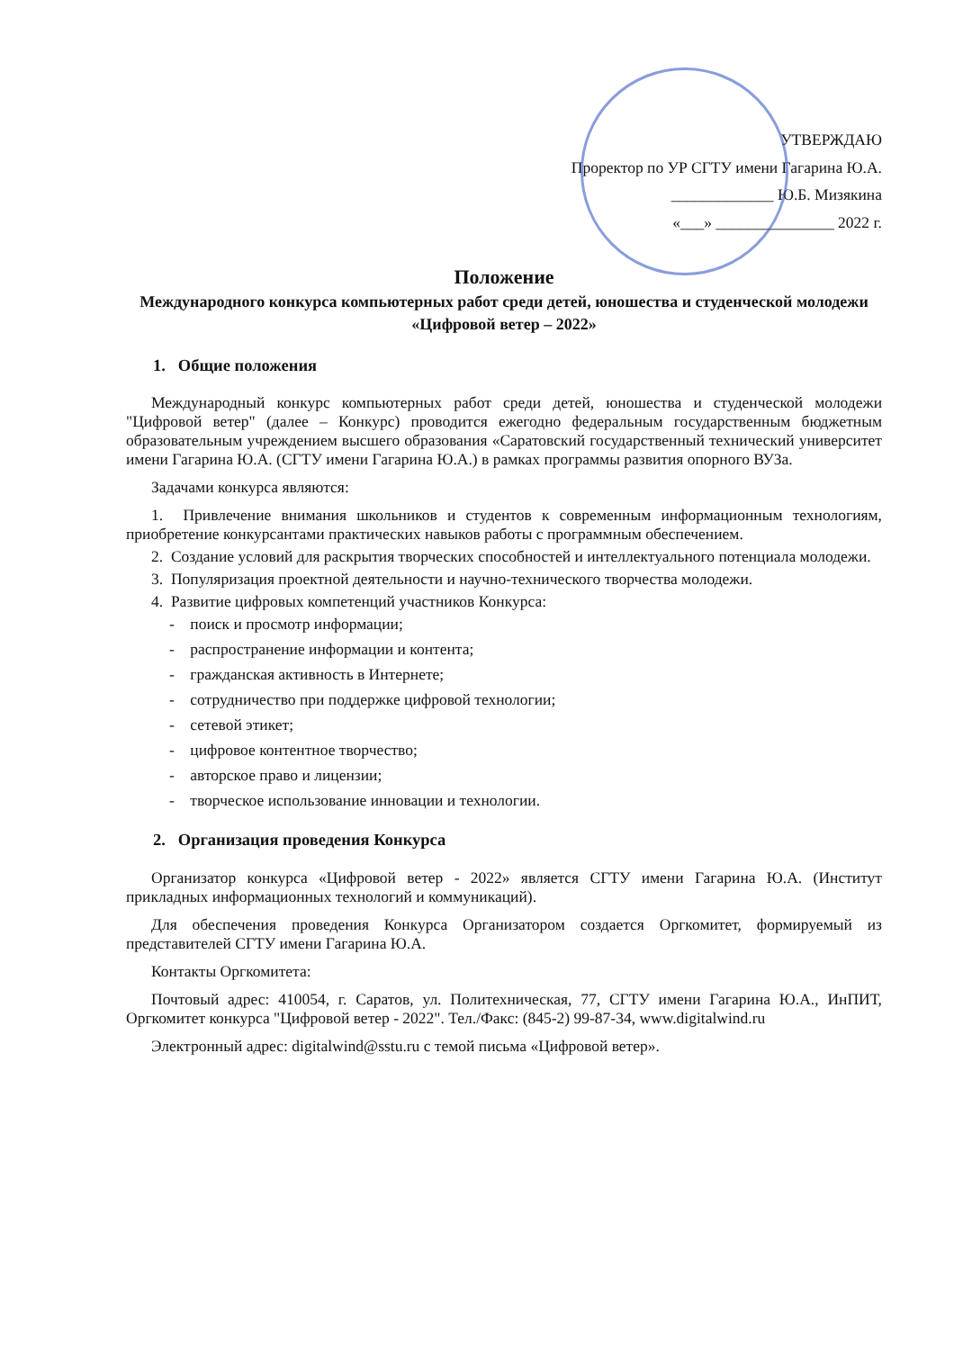УТВЕРЖДАЮ
Проректор по УР СГТУ имени Гагарина Ю.А.
_____________ Ю.Б. Мизякина
«___» _______________ 2022 г.
Положение
Международного конкурса компьютерных работ среди детей, юношества и студенческой молодежи
«Цифровой ветер – 2022»
1. Общие положения
Международный конкурс компьютерных работ среди детей, юношества и студенческой молодежи "Цифровой ветер" (далее – Конкурс) проводится ежегодно федеральным государственным бюджетным образовательным учреждением высшего образования «Саратовский государственный технический университет имени Гагарина Ю.А. (СГТУ имени Гагарина Ю.А.) в рамках программы развития опорного ВУЗа.
Задачами конкурса являются:
1. Привлечение внимания школьников и студентов к современным информационным технологиям, приобретение конкурсантами практических навыков работы с программным обеспечением.
2. Создание условий для раскрытия творческих способностей и интеллектуального потенциала молодежи.
3. Популяризация проектной деятельности и научно-технического творчества молодежи.
4. Развитие цифровых компетенций участников Конкурса:
- поиск и просмотр информации;
- распространение информации и контента;
- гражданская активность в Интернете;
- сотрудничество при поддержке цифровой технологии;
- сетевой этикет;
- цифровое контентное творчество;
- авторское право и лицензии;
- творческое использование инновации и технологии.
2. Организация проведения Конкурса
Организатор конкурса «Цифровой ветер - 2022» является СГТУ имени Гагарина Ю.А. (Институт прикладных информационных технологий и коммуникаций).
Для обеспечения проведения Конкурса Организатором создается Оргкомитет, формируемый из представителей СГТУ имени Гагарина Ю.А.
Контакты Оргкомитета:
Почтовый адрес: 410054, г. Саратов, ул. Политехническая, 77, СГТУ имени Гагарина Ю.А., ИнПИТ, Оргкомитет конкурса "Цифровой ветер - 2022". Тел./Факс: (845-2) 99-87-34, www.digitalwind.ru
Электронный адрес: digitalwind@sstu.ru с темой письма «Цифровой ветер».